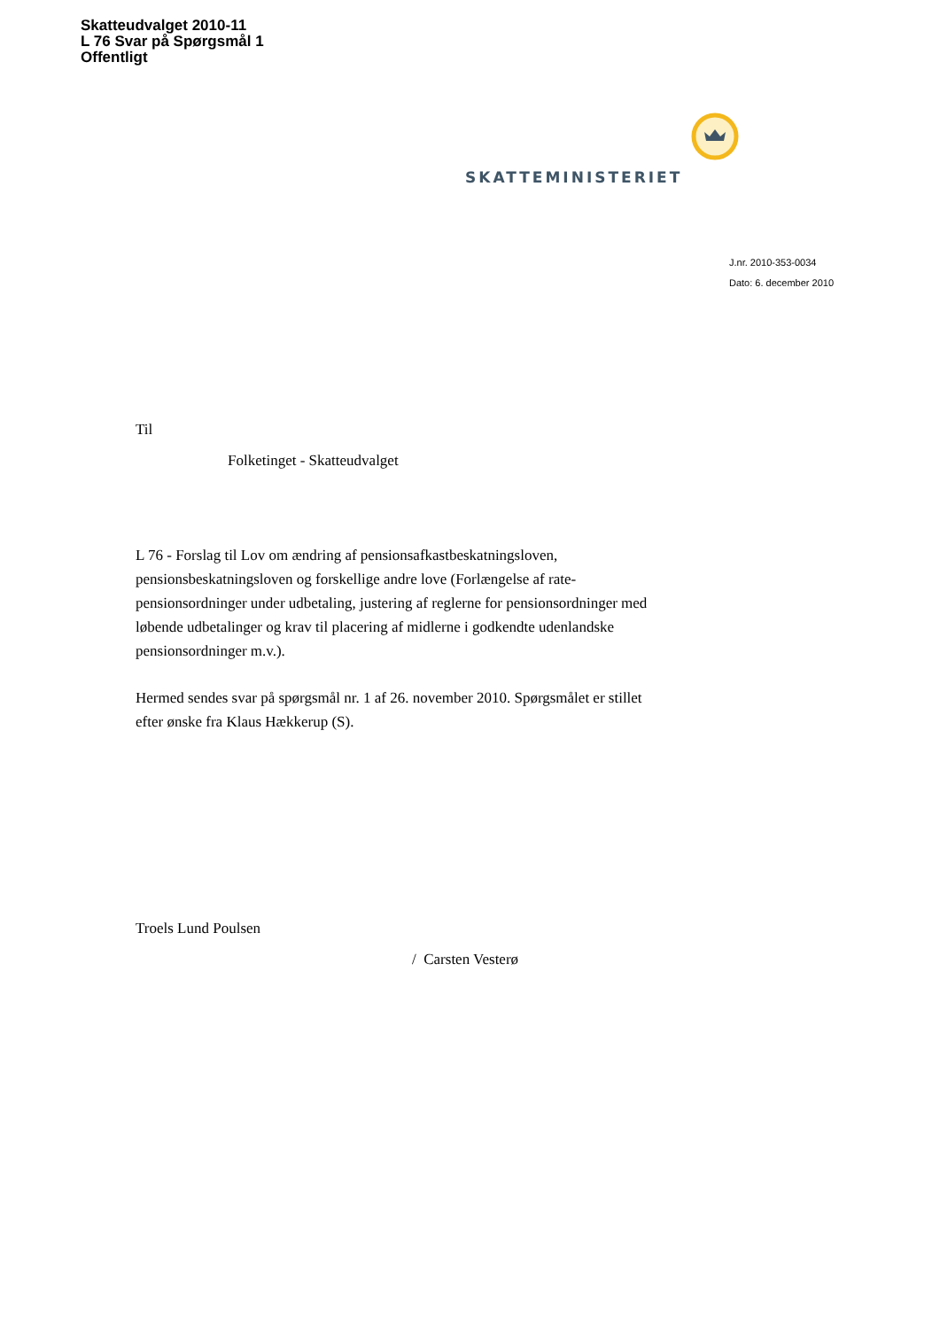Skatteudvalget 2010-11
L 76 Svar på Spørgsmål 1
Offentligt
SKATTEMINISTERIET
J.nr. 2010-353-0034
Dato: 6. december 2010
Til
Folketinget - Skatteudvalget
L 76 - Forslag til Lov om ændring af pensionsafkastbeskatningsloven, pensionsbeskatningsloven og forskellige andre love (Forlængelse af rate-pensionsordninger under udbetaling, justering af reglerne for pensionsordninger med løbende udbetalinger og krav til placering af midlerne i godkendte udenlandske pensionsordninger m.v.).
Hermed sendes svar på spørgsmål nr. 1 af 26. november 2010. Spørgsmålet er stillet efter ønske fra Klaus Hækkerup (S).
Troels Lund Poulsen
/ Carsten Vesterø